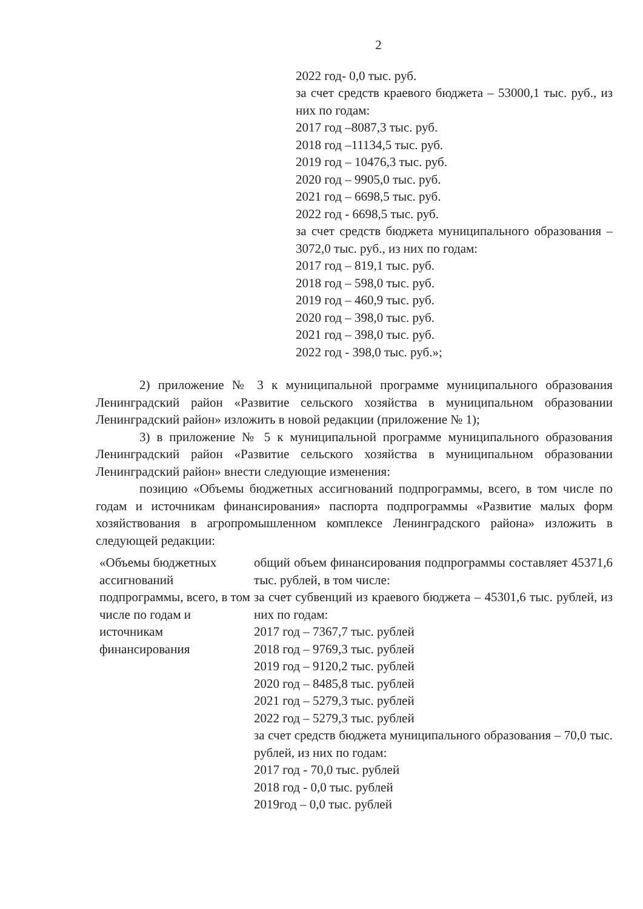2
2022 год- 0,0 тыс. руб.
за счет средств краевого бюджета – 53000,1 тыс. руб., из них по годам:
2017 год –8087,3 тыс. руб.
2018 год –11134,5 тыс. руб.
2019 год – 10476,3 тыс. руб.
2020 год – 9905,0 тыс. руб.
2021 год – 6698,5 тыс. руб.
2022 год - 6698,5 тыс. руб.
за счет средств бюджета муниципального образования – 3072,0 тыс. руб., из них по годам:
2017 год – 819,1 тыс. руб.
2018 год – 598,0 тыс. руб.
2019 год – 460,9 тыс. руб.
2020 год – 398,0 тыс. руб.
2021 год – 398,0 тыс. руб.
2022 год - 398,0 тыс. руб.»;
2) приложение № 3 к муниципальной программе муниципального образования Ленинградский район «Развитие сельского хозяйства в муниципальном образовании Ленинградский район» изложить в новой редакции (приложение № 1);
3) в приложение № 5 к муниципальной программе муниципального образования Ленинградский район «Развитие сельского хозяйства в муниципальном образовании Ленинградский район» внести следующие изменения:
позицию «Объемы бюджетных ассигнований подпрограммы, всего, в том числе по годам и источникам финансирования» паспорта подпрограммы «Развитие малых форм хозяйствования в агропромышленном комплексе Ленинградского района» изложить в следующей редакции:
| «Объемы бюджетных ассигнований подпрограммы, всего, в том числе по годам и источникам финансирования | общий объем финансирования подпрограммы составляет 45371,6 тыс. рублей, в том числе: за счет субвенций из краевого бюджета – 45301,6 тыс. рублей, из них по годам: 2017 год – 7367,7 тыс. рублей 2018 год – 9769,3 тыс. рублей 2019 год – 9120,2 тыс. рублей 2020 год – 8485,8 тыс. рублей 2021 год – 5279,3 тыс. рублей 2022 год – 5279,3 тыс. рублей за счет средств бюджета муниципального образования – 70,0 тыс. рублей, из них по годам: 2017 год - 70,0 тыс. рублей 2018 год - 0,0 тыс. рублей 2019год – 0,0 тыс. рублей |